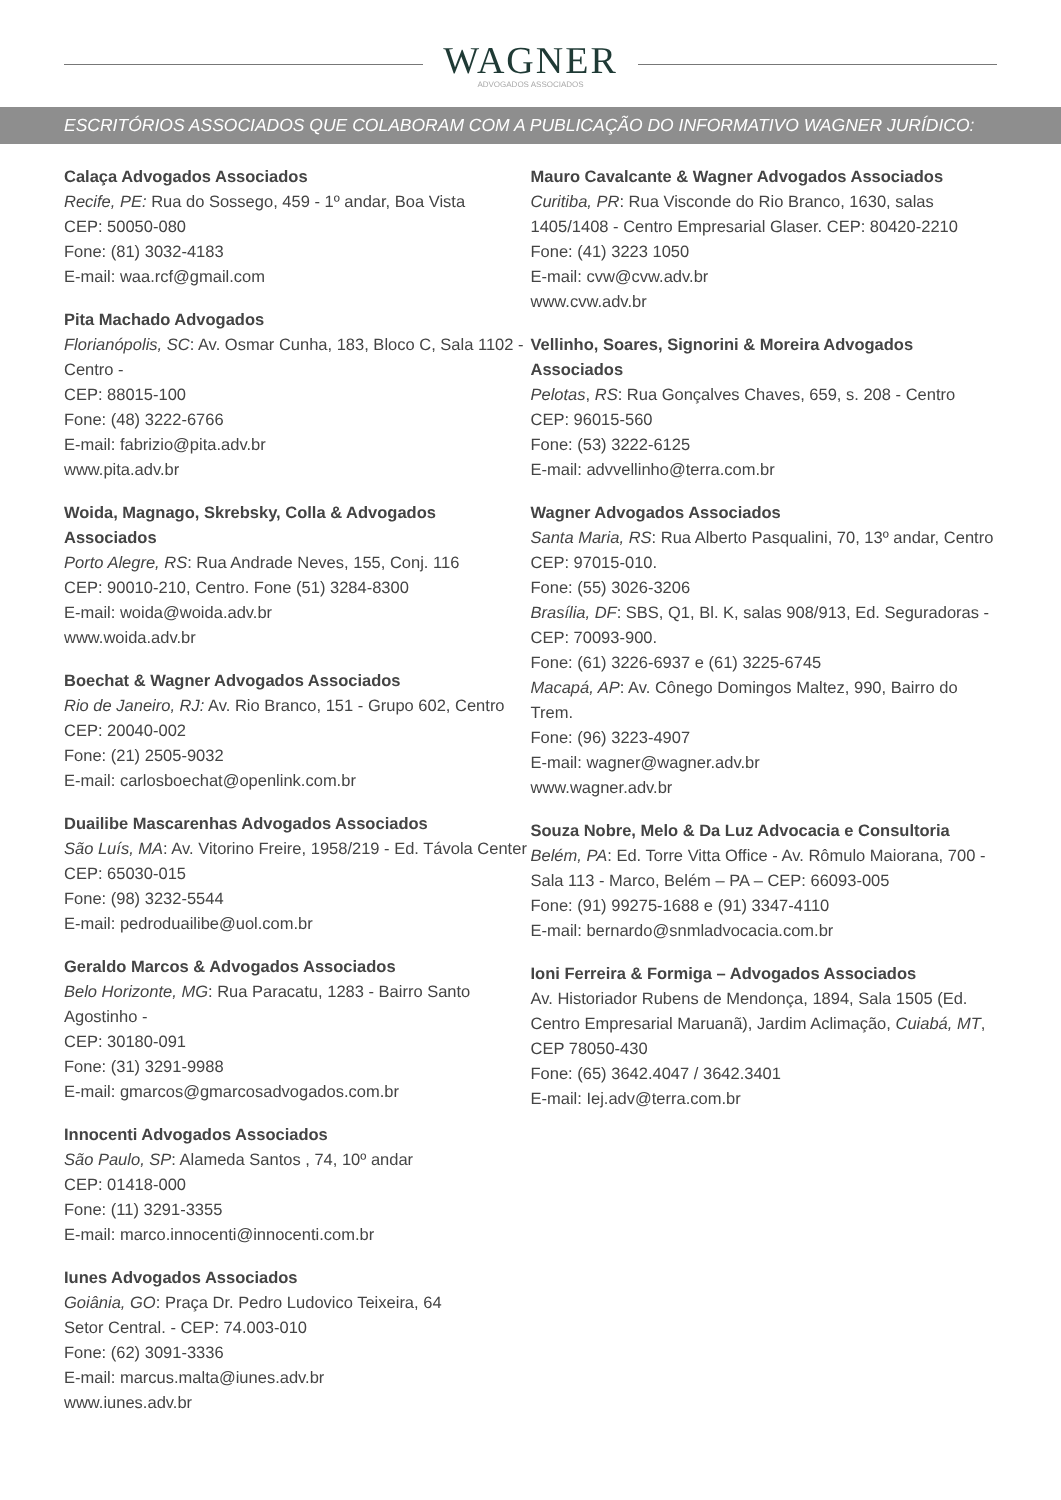WAGNER
ADVOGADOS ASSOCIADOS
ESCRITÓRIOS ASSOCIADOS QUE COLABORAM COM A PUBLICAÇÃO DO INFORMATIVO WAGNER JURÍDICO:
Calaça Advogados Associados
Recife, PE: Rua do Sossego, 459 - 1º andar, Boa Vista
CEP: 50050-080
Fone: (81) 3032-4183
E-mail: waa.rcf@gmail.com
Pita Machado Advogados
Florianópolis, SC: Av. Osmar Cunha, 183, Bloco C, Sala 1102 - Centro -
CEP: 88015-100
Fone: (48) 3222-6766
E-mail: fabrizio@pita.adv.br
www.pita.adv.br
Woida, Magnago, Skrebsky, Colla & Advogados Associados
Porto Alegre, RS: Rua Andrade Neves, 155, Conj. 116
CEP: 90010-210, Centro. Fone (51) 3284-8300
E-mail: woida@woida.adv.br
www.woida.adv.br
Boechat & Wagner Advogados Associados
Rio de Janeiro, RJ: Av. Rio Branco, 151 - Grupo 602, Centro CEP: 20040-002
Fone: (21) 2505-9032
E-mail: carlosboechat@openlink.com.br
Duailibe Mascarenhas Advogados Associados
São Luís, MA: Av. Vitorino Freire, 1958/219 - Ed. Távola Center
CEP: 65030-015
Fone: (98) 3232-5544
E-mail: pedroduailibe@uol.com.br
Geraldo Marcos & Advogados Associados
Belo Horizonte, MG: Rua Paracatu, 1283 - Bairro Santo Agostinho -
CEP: 30180-091
Fone: (31) 3291-9988
E-mail: gmarcos@gmarcosadvogados.com.br
Innocenti Advogados Associados
São Paulo, SP: Alameda Santos , 74, 10º andar
CEP: 01418-000
Fone: (11) 3291-3355
E-mail: marco.innocenti@innocenti.com.br
Iunes Advogados Associados
Goiânia, GO: Praça Dr. Pedro Ludovico Teixeira, 64
Setor Central. - CEP: 74.003-010
Fone: (62) 3091-3336
E-mail: marcus.malta@iunes.adv.br
www.iunes.adv.br
Mauro Cavalcante & Wagner Advogados Associados
Curitiba, PR: Rua Visconde do Rio Branco, 1630, salas 1405/1408 - Centro Empresarial Glaser. CEP: 80420-2210
Fone: (41) 3223 1050
E-mail: cvw@cvw.adv.br
www.cvw.adv.br
Vellinho, Soares, Signorini & Moreira Advogados Associados
Pelotas, RS: Rua Gonçalves Chaves, 659, s. 208 - Centro
CEP: 96015-560
Fone: (53) 3222-6125
E-mail: advvellinho@terra.com.br
Wagner Advogados Associados
Santa Maria, RS: Rua Alberto Pasqualini, 70, 13º andar, Centro
CEP: 97015-010.
Fone: (55) 3026-3206
Brasília, DF: SBS, Q1, Bl. K, salas 908/913, Ed. Seguradoras - CEP: 70093-900.
Fone: (61) 3226-6937 e (61) 3225-6745
Macapá, AP: Av. Cônego Domingos Maltez, 990, Bairro do Trem.
Fone: (96) 3223-4907
E-mail: wagner@wagner.adv.br
www.wagner.adv.br
Souza Nobre, Melo & Da Luz Advocacia e Consultoria
Belém, PA: Ed. Torre Vitta Office - Av. Rômulo Maiorana, 700 - Sala 113 - Marco, Belém – PA – CEP: 66093-005
Fone: (91) 99275-1688 e (91) 3347-4110
E-mail: bernardo@snmladvocacia.com.br
Ioni Ferreira & Formiga – Advogados Associados
Av. Historiador Rubens de Mendonça, 1894, Sala 1505 (Ed. Centro Empresarial Maruanã), Jardim Aclimação, Cuiabá, MT, CEP 78050-430
Fone: (65) 3642.4047 / 3642.3401
E-mail: Iej.adv@terra.com.br